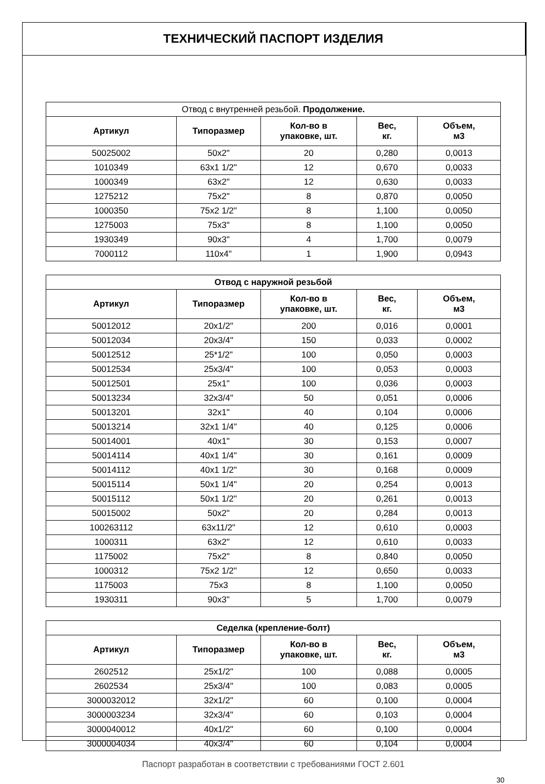ТЕХНИЧЕСКИЙ ПАСПОРТ ИЗДЕЛИЯ
| Отвод с внутренней резьбой. Продолжение. | | | | |
| Артикул | Типоразмер | Кол-во в упаковке, шт. | Вес, кг. | Объем, м3 |
| 50025002 | 50x2" | 20 | 0,280 | 0,0013 |
| 1010349 | 63x1 1/2" | 12 | 0,670 | 0,0033 |
| 1000349 | 63x2" | 12 | 0,630 | 0,0033 |
| 1275212 | 75x2" | 8 | 0,870 | 0,0050 |
| 1000350 | 75x2 1/2" | 8 | 1,100 | 0,0050 |
| 1275003 | 75x3" | 8 | 1,100 | 0,0050 |
| 1930349 | 90x3" | 4 | 1,700 | 0,0079 |
| 7000112 | 110x4" | 1 | 1,900 | 0,0943 |
| Отвод с наружной резьбой | | | | |
| Артикул | Типоразмер | Кол-во в упаковке, шт. | Вес, кг. | Объем, м3 |
| 50012012 | 20x1/2" | 200 | 0,016 | 0,0001 |
| 50012034 | 20x3/4" | 150 | 0,033 | 0,0002 |
| 50012512 | 25*1/2" | 100 | 0,050 | 0,0003 |
| 50012534 | 25x3/4" | 100 | 0,053 | 0,0003 |
| 50012501 | 25x1" | 100 | 0,036 | 0,0003 |
| 50013234 | 32x3/4" | 50 | 0,051 | 0,0006 |
| 50013201 | 32x1" | 40 | 0,104 | 0,0006 |
| 50013214 | 32x1 1/4" | 40 | 0,125 | 0,0006 |
| 50014001 | 40x1" | 30 | 0,153 | 0,0007 |
| 50014114 | 40x1 1/4" | 30 | 0,161 | 0,0009 |
| 50014112 | 40x1 1/2" | 30 | 0,168 | 0,0009 |
| 50015114 | 50x1 1/4" | 20 | 0,254 | 0,0013 |
| 50015112 | 50x1 1/2" | 20 | 0,261 | 0,0013 |
| 50015002 | 50x2" | 20 | 0,284 | 0,0013 |
| 100263112 | 63x11/2" | 12 | 0,610 | 0,0003 |
| 1000311 | 63x2" | 12 | 0,610 | 0,0033 |
| 1175002 | 75x2" | 8 | 0,840 | 0,0050 |
| 1000312 | 75x2 1/2" | 12 | 0,650 | 0,0033 |
| 1175003 | 75x3 | 8 | 1,100 | 0,0050 |
| 1930311 | 90x3" | 5 | 1,700 | 0,0079 |
| Седелка (крепление-болт) | | | | |
| Артикул | Типоразмер | Кол-во в упаковке, шт. | Вес, кг. | Объем, м3 |
| 2602512 | 25x1/2" | 100 | 0,088 | 0,0005 |
| 2602534 | 25x3/4" | 100 | 0,083 | 0,0005 |
| 3000032012 | 32x1/2" | 60 | 0,100 | 0,0004 |
| 3000003234 | 32x3/4" | 60 | 0,103 | 0,0004 |
| 3000040012 | 40x1/2" | 60 | 0,100 | 0,0004 |
| 3000004034 | 40x3/4" | 60 | 0,104 | 0,0004 |
Паспорт разработан в соответствии с требованиями ГОСТ 2.601
30